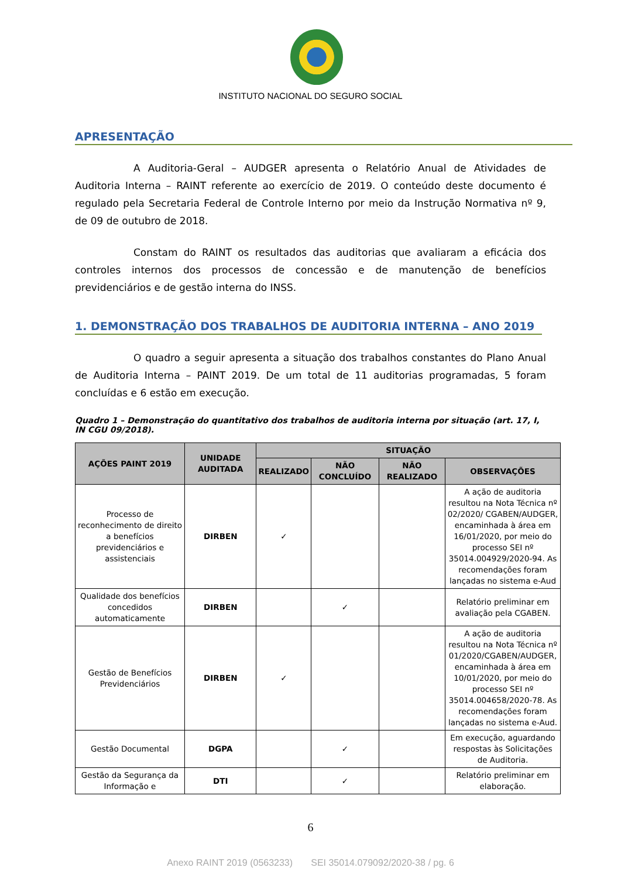INSTITUTO NACIONAL DO SEGURO SOCIAL
APRESENTAÇÃO
A Auditoria-Geral – AUDGER apresenta o Relatório Anual de Atividades de Auditoria Interna – RAINT referente ao exercício de 2019. O conteúdo deste documento é regulado pela Secretaria Federal de Controle Interno por meio da Instrução Normativa nº 9, de 09 de outubro de 2018.
Constam do RAINT os resultados das auditorias que avaliaram a eficácia dos controles internos dos processos de concessão e de manutenção de benefícios previdenciários e de gestão interna do INSS.
1. DEMONSTRAÇÃO DOS TRABALHOS DE AUDITORIA INTERNA – ANO 2019
O quadro a seguir apresenta a situação dos trabalhos constantes do Plano Anual de Auditoria Interna – PAINT 2019. De um total de 11 auditorias programadas, 5 foram concluídas e 6 estão em execução.
Quadro 1 – Demonstração do quantitativo dos trabalhos de auditoria interna por situação (art. 17, I, IN CGU 09/2018).
| AÇÕES PAINT 2019 | UNIDADE AUDITADA | SITUAÇÃO | | | |
| --- | --- | --- | --- | --- | --- |
| | | REALIZADO | NÃO CONCLUÍDO | NÃO REALIZADO | OBSERVAÇÕES |
| Processo de reconhecimento de direito a benefícios previdenciários e assistenciais | DIRBEN | ✓ | | | A ação de auditoria resultou na Nota Técnica nº 02/2020/ CGABEN/AUDGER, encaminhada à área em 16/01/2020, por meio do processo SEI nº 35014.004929/2020-94. As recomendações foram lançadas no sistema e-Aud |
| Qualidade dos benefícios concedidos automaticamente | DIRBEN | | ✓ | | Relatório preliminar em avaliação pela CGABEN. |
| Gestão de Benefícios Previdenciários | DIRBEN | ✓ | | | A ação de auditoria resultou na Nota Técnica nº 01/2020/CGABEN/AUDGER, encaminhada à área em 10/01/2020, por meio do processo SEI nº 35014.004658/2020-78. As recomendações foram lançadas no sistema e-Aud. |
| Gestão Documental | DGPA | | ✓ | | Em execução, aguardando respostas às Solicitações de Auditoria. |
| Gestão da Segurança da Informação e | DTI | | ✓ | | Relatório preliminar em elaboração. |
6
Anexo RAINT 2019 (0563233) SEI 35014.079092/2020-38 / pg. 6